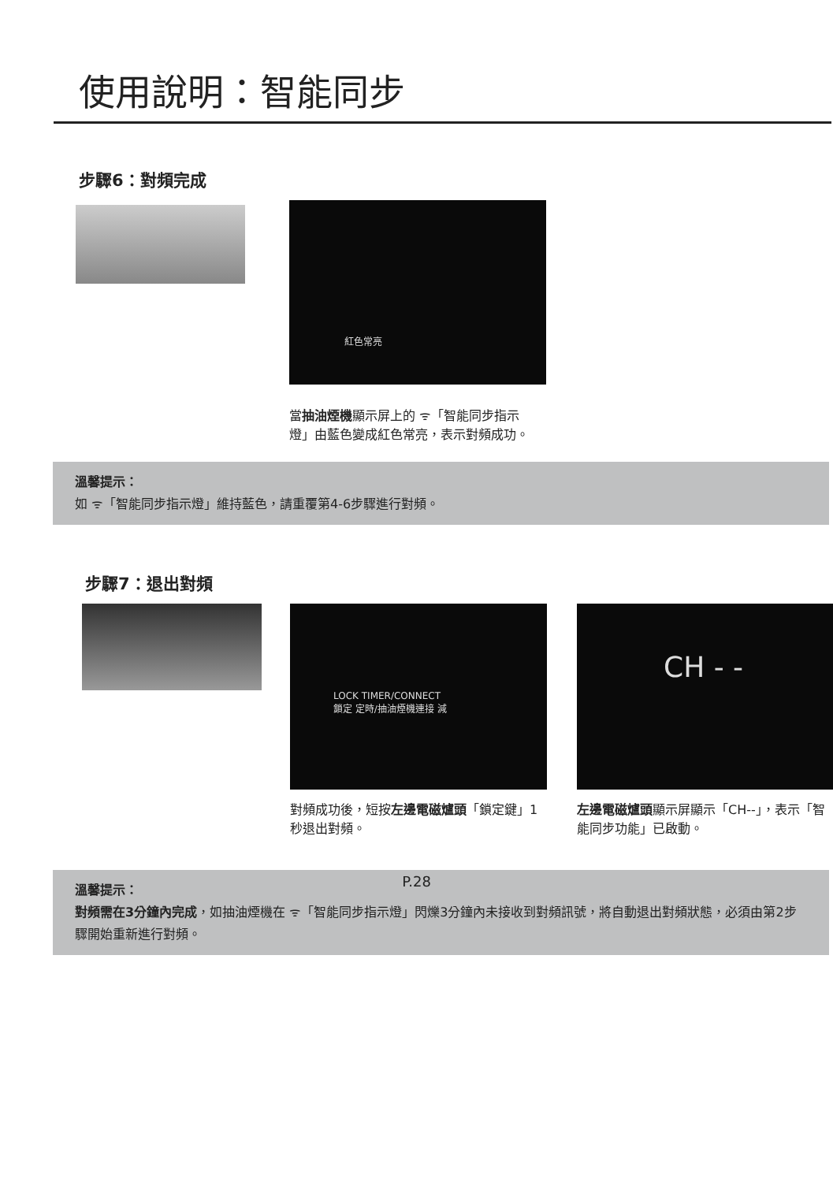使用說明：智能同步
步驟6：對頻完成
紅色常亮
當抽油煙機顯示屏上的 ᯤ「智能同步指示燈」由藍色變成紅色常亮，表示對頻成功。
溫馨提示：
如 ᯤ「智能同步指示燈」維持藍色，請重覆第4-6步驟進行對頻。
步驟7：退出對頻
LOCK TIMER/CONNECT
鎖定 定時/抽油煙機連接 減
對頻成功後，短按左邊電磁爐頭「鎖定鍵」1秒退出對頻。
CH - -
左邊電磁爐頭顯示屏顯示「CH--」，表示「智能同步功能」已啟動。
溫馨提示：
對頻需在3分鐘內完成，如抽油煙機在 ᯤ「智能同步指示燈」閃爍3分鐘內未接收到對頻訊號，將自動退出對頻狀態，必須由第2步驟開始重新進行對頻。
P.28